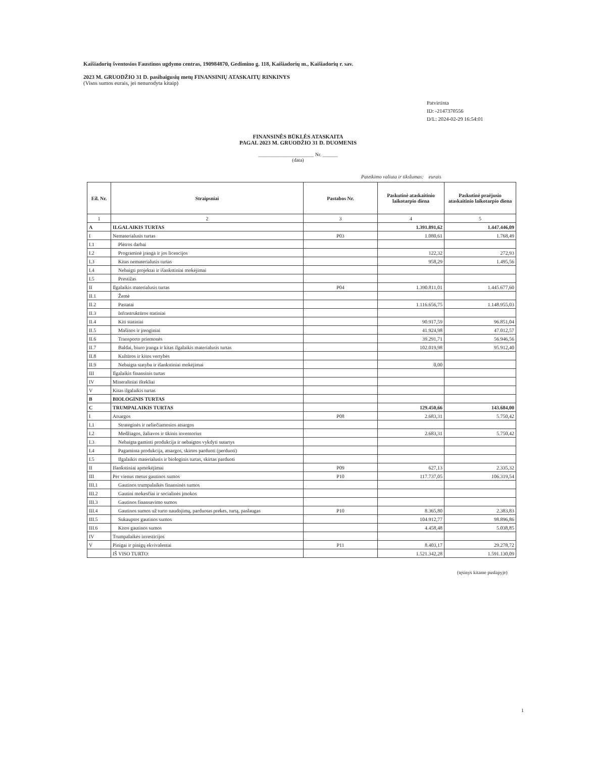Kaišiadorių šventosios Faustinos ugdymo centras, 190984870, Gedimino g. 118, Kaišiadorių m., Kaišiadorių r. sav.
2023 M. GRUODŽIO 31 D. pasibaigusių metų FINANSINIŲ ATASKAITŲ RINKINYS
(Visos sumos eurais, jei nenurodyta kitaip)
Patvirtinta
ID: -2147370556
D/L: 2024-02-29 16:54:01
FINANSINĖS BŪKLĖS ATASKAITA
PAGAL 2023 M. GRUODŽIO 31 D. DUOMENIS
______________________ Nr. ______
(data)
Pateikimo valiuta ir tikslumas: eurais
| Eil. Nr. | Straipsniai | Pastabos Nr. | Paskutinė ataskaitinio laikotarpio diena | Paskutinė praėjusio ataskaitinio laikotarpio diena |
| --- | --- | --- | --- | --- |
| 1 | 2 | 3 | 4 | 5 |
| A | ILGALAIKIS TURTAS | | 1.391.891,62 | 1.447.446,09 |
| I | Nematerialusis turtas | P03 | 1.080,61 | 1.768,49 |
| I.1 | Plėtros darbai | | | |
| I.2 | Programinė įranga ir jos licencijos | | 122,32 | 272,93 |
| I.3 | Kitas nematerialusis turtas | | 958,29 | 1.495,56 |
| I.4 | Nebaigti projektai ir išankstiniai mokėjimai | | | |
| I.5 | Prestižas | | | |
| II | Ilgalaikis materialusis turtas | P04 | 1.390.811,01 | 1.445.677,60 |
| II.1 | Žemė | | | |
| II.2 | Pastatai | | 1.116.656,75 | 1.148.955,03 |
| II.3 | Infrastruktūros statiniai | | | |
| II.4 | Kiti statiniai | | 90.917,59 | 96.851,04 |
| II.5 | Mašinos ir įrenginiai | | 41.924,98 | 47.012,57 |
| II.6 | Transporto priemonės | | 39.291,71 | 56.946,56 |
| II.7 | Baldai, biuro įranga ir kitas ilgalaikis materialusis turtas | | 102.019,98 | 95.912,40 |
| II.8 | Kultūros ir kitos vertybės | | | |
| II.9 | Nebaigta statyba ir išankstiniai mokėjimai | | 0,00 | |
| III | Ilgalaikis finansinis turtas | | | |
| IV | Mineraliniai ištekliai | | | |
| V | Kitas ilgalaikis turtas | | | |
| B | BIOLOGINIS TURTAS | | | |
| C | TRUMPALAIKIS TURTAS | | 129.450,66 | 143.684,00 |
| I | Atsargos | P08 | 2.683,31 | 5.750,42 |
| I.1 | Strateginės ir neliečiamosios atsargos | | | |
| I.2 | Medžiagos, žaliavos ir ūkinis inventorius | | 2.683,31 | 5.750,42 |
| I.3 | Nebaigta gaminti produkcija ir nebaigtos vykdyti sutartys | | | |
| I.4 | Pagaminta produkcija, atsargos, skirtos parduoti (perduoti) | | | |
| I.5 | Ilgalaikis materialusis ir biologinis turtas, skirtas parduoti | | | |
| II | Išankstiniai apmokėjimai | P09 | 627,13 | 2.335,32 |
| III | Per vienus metus gautinos sumos | P10 | 117.737,05 | 106.319,54 |
| III.1 | Gautinos trumpalaikės finansinės sumos | | | |
| III.2 | Gautini mokesčiai ir socialinės įmokos | | | |
| III.3 | Gautinos finansavimo sumos | | | |
| III.4 | Gautinos sumos už turto naudojimą, parduotas prekes, turtą, paslaugas | P10 | 8.365,80 | 2.383,83 |
| III.5 | Sukauptos gautinos sumos | | 104.912,77 | 98.896,86 |
| III.6 | Kitos gautinos sumos | | 4.458,48 | 5.038,85 |
| IV | Trumpalaikės investicijos | | | |
| V | Pinigai ir pinigų ekvivalentai | P11 | 8.403,17 | 29.278,72 |
| | IŠ VISO TURTO: | | 1.521.342,28 | 1.591.130,09 |
(tęsinys kitame puslapyje)
1